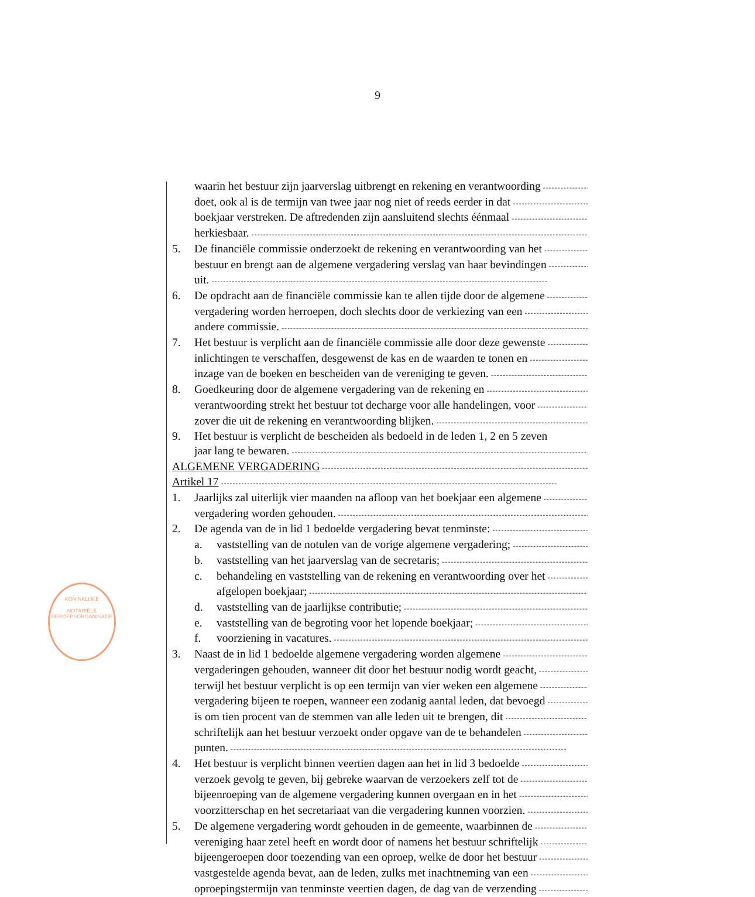9
KONINKLIJKE
NOTARIËLE
BEROEPSORGANISATIE
waarin het bestuur zijn jaarverslag uitbrengt en rekening en verantwoording
doet, ook al is de termijn van twee jaar nog niet of reeds eerder in dat
boekjaar verstreken. De aftredenden zijn aansluitend slechts éénmaal
herkiesbaar.
5. De financiële commissie onderzoekt de rekening en verantwoording van het
bestuur en brengt aan de algemene vergadering verslag van haar bevindingen
uit.
6. De opdracht aan de financiële commissie kan te allen tijde door de algemene
vergadering worden herroepen, doch slechts door de verkiezing van een
andere commissie.
7. Het bestuur is verplicht aan de financiële commissie alle door deze gewenste
inlichtingen te verschaffen, desgewenst de kas en de waarden te tonen en
inzage van de boeken en bescheiden van de vereniging te geven.
8. Goedkeuring door de algemene vergadering van de rekening en
verantwoording strekt het bestuur tot decharge voor alle handelingen, voor
zover die uit de rekening en verantwoording blijken.
9. Het bestuur is verplicht de bescheiden als bedoeld in de leden 1, 2 en 5 zeven
jaar lang te bewaren.
ALGEMENE VERGADERING
Artikel 17
1. Jaarlijks zal uiterlijk vier maanden na afloop van het boekjaar een algemene
vergadering worden gehouden.
2. De agenda van de in lid 1 bedoelde vergadering bevat tenminste:
a. vaststelling van de notulen van de vorige algemene vergadering;
b. vaststelling van het jaarverslag van de secretaris;
c. behandeling en vaststelling van de rekening en verantwoording over het
afgelopen boekjaar;
d. vaststelling van de jaarlijkse contributie;
e. vaststelling van de begroting voor het lopende boekjaar;
f. voorziening in vacatures.
3. Naast de in lid 1 bedoelde algemene vergadering worden algemene
vergaderingen gehouden, wanneer dit door het bestuur nodig wordt geacht,
terwijl het bestuur verplicht is op een termijn van vier weken een algemene
vergadering bijeen te roepen, wanneer een zodanig aantal leden, dat bevoegd
is om tien procent van de stemmen van alle leden uit te brengen, dit
schriftelijk aan het bestuur verzoekt onder opgave van de te behandelen
punten.
4. Het bestuur is verplicht binnen veertien dagen aan het in lid 3 bedoelde
verzoek gevolg te geven, bij gebreke waarvan de verzoekers zelf tot de
bijeenroeping van de algemene vergadering kunnen overgaan en in het
voorzitterschap en het secretariaat van die vergadering kunnen voorzien.
5. De algemene vergadering wordt gehouden in de gemeente, waarbinnen de
vereniging haar zetel heeft en wordt door of namens het bestuur schriftelijk
bijeengeroepen door toezending van een oproep, welke de door het bestuur
vastgestelde agenda bevat, aan de leden, zulks met inachtneming van een
oproepingstermijn van tenminste veertien dagen, de dag van de verzending